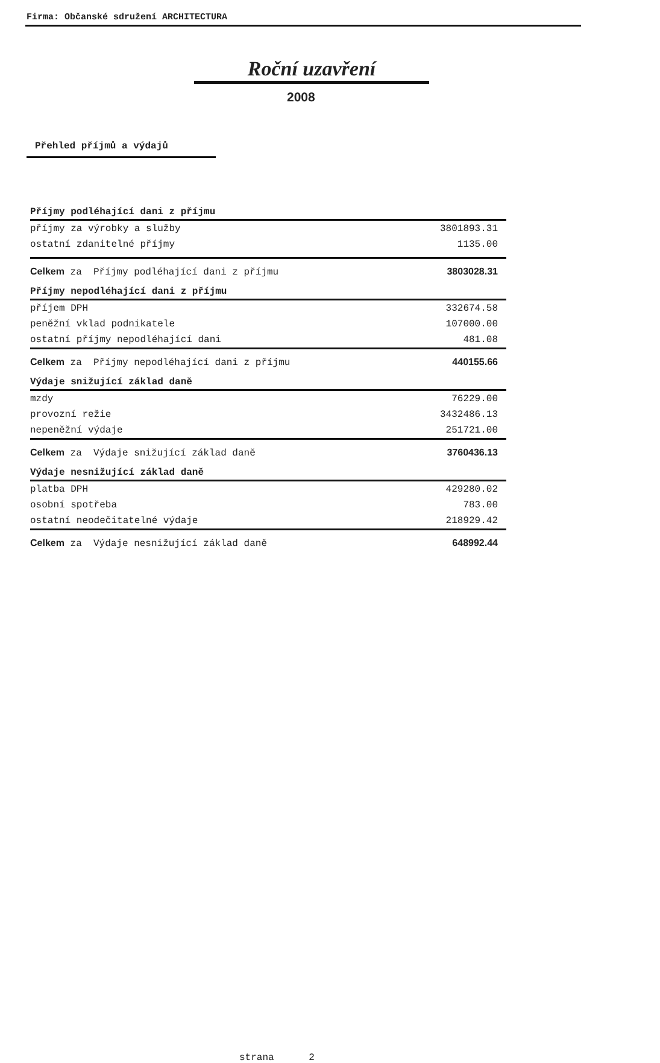Firma: Občanské sdružení ARCHITECTURA
Roční uzavření
2008
Přehled příjmů a výdajů
| Příjmy podléhající dani z příjmu | |
| --- | --- |
| příjmy za výrobky a služby | 3801893.31 |
| ostatní zdanitelné příjmy | 1135.00 |
| Celkem za Příjmy podléhající dani z příjmu | 3803028.31 |
| Příjmy nepodléhající dani z příjmu | |
| příjem DPH | 332674.58 |
| peněžní vklad podnikatele | 107000.00 |
| ostatní příjmy nepodléhající dani | 481.08 |
| Celkem za Příjmy nepodléhající dani z příjmu | 440155.66 |
| Výdaje snižující základ daně | |
| mzdy | 76229.00 |
| provozní režie | 3432486.13 |
| nepeněžní výdaje | 251721.00 |
| Celkem za Výdaje snižující základ daně | 3760436.13 |
| Výdaje nesnižující základ daně | |
| platba DPH | 429280.02 |
| osobní spotřeba | 783.00 |
| ostatní neodečitatelné výdaje | 218929.42 |
| Celkem za Výdaje nesnižující základ daně | 648992.44 |
strana 2